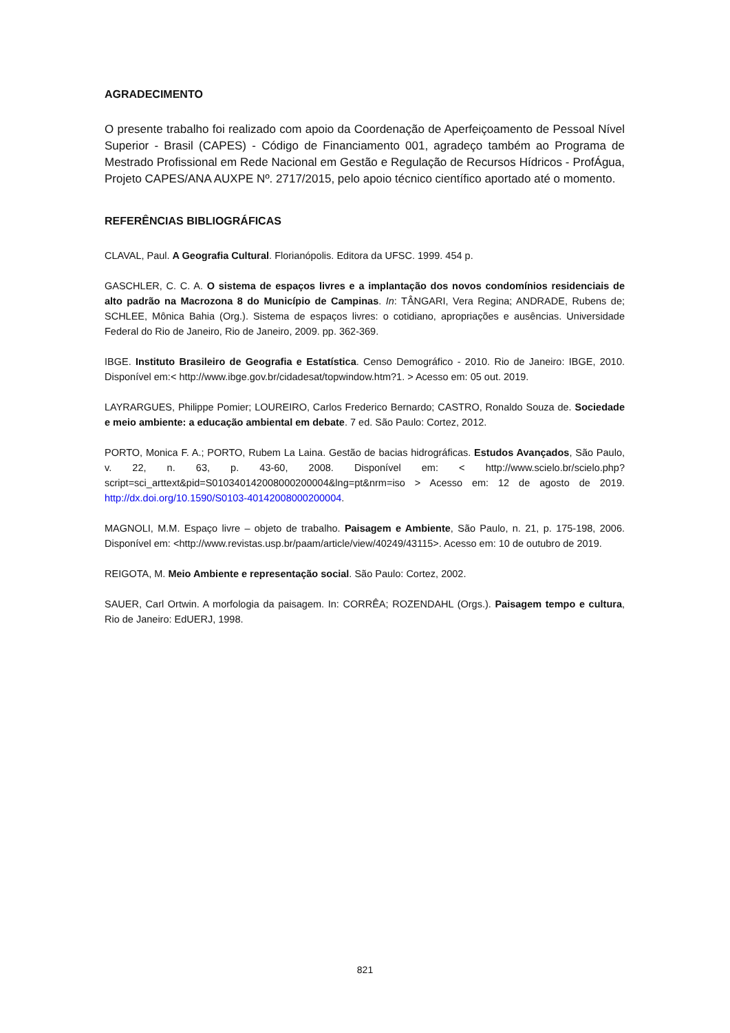AGRADECIMENTO
O presente trabalho foi realizado com apoio da Coordenação de Aperfeiçoamento de Pessoal Nível Superior - Brasil (CAPES) - Código de Financiamento 001, agradeço também ao Programa de Mestrado Profissional em Rede Nacional em Gestão e Regulação de Recursos Hídricos - ProfÁgua, Projeto CAPES/ANA AUXPE Nº. 2717/2015, pelo apoio técnico científico aportado até o momento.
REFERÊNCIAS BIBLIOGRÁFICAS
CLAVAL, Paul. A Geografia Cultural. Florianópolis. Editora da UFSC. 1999. 454 p.
GASCHLER, C. C. A. O sistema de espaços livres e a implantação dos novos condomínios residenciais de alto padrão na Macrozona 8 do Município de Campinas. In: TÂNGARI, Vera Regina; ANDRADE, Rubens de; SCHLEE, Mônica Bahia (Org.). Sistema de espaços livres: o cotidiano, apropriações e ausências. Universidade Federal do Rio de Janeiro, Rio de Janeiro, 2009. pp. 362-369.
IBGE. Instituto Brasileiro de Geografia e Estatística. Censo Demográfico - 2010. Rio de Janeiro: IBGE, 2010. Disponível em:< http://www.ibge.gov.br/cidadesat/topwindow.htm?1. > Acesso em: 05 out. 2019.
LAYRARGUES, Philippe Pomier; LOUREIRO, Carlos Frederico Bernardo; CASTRO, Ronaldo Souza de. Sociedade e meio ambiente: a educação ambiental em debate. 7 ed. São Paulo: Cortez, 2012.
PORTO, Monica F. A.; PORTO, Rubem La Laina. Gestão de bacias hidrográficas. Estudos Avançados, São Paulo, v. 22, n. 63, p. 43-60, 2008. Disponível em: < http://www.scielo.br/scielo.php?script=sci_arttext&pid=S010340142008000200004&lng=pt&nrm=iso > Acesso em: 12 de agosto de 2019. http://dx.doi.org/10.1590/S0103-40142008000200004.
MAGNOLI, M.M. Espaço livre – objeto de trabalho. Paisagem e Ambiente, São Paulo, n. 21, p. 175-198, 2006. Disponível em: <http://www.revistas.usp.br/paam/article/view/40249/43115>. Acesso em: 10 de outubro de 2019.
REIGOTA, M. Meio Ambiente e representação social. São Paulo: Cortez, 2002.
SAUER, Carl Ortwin. A morfologia da paisagem. In: CORRÊA; ROZENDAHL (Orgs.). Paisagem tempo e cultura, Rio de Janeiro: EdUERJ, 1998.
821